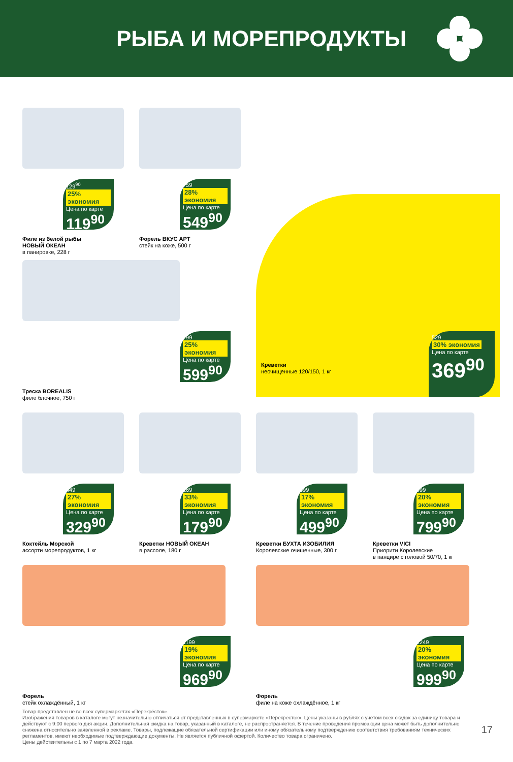РЫБА И МОРЕПРОДУКТЫ
129<sup>90</sup> 25% экономия
Цена по карте
119<sup>90</sup>
Филе из белой рыбы
НОВЫЙ ОКЕАН
в панировке, 228 г
759 28% экономия
Цена по карте
549<sup>90</sup>
Форель ВКУС АРТ
стейк на коже, 500 г
529 30% экономия
Цена по карте
369<sup>90</sup>
Креветки
неочищенные 120/150, 1 кг
799 25% экономия
Цена по карте
599<sup>90</sup>
Треска BOREALIS
филе блочное, 750 г
449 27% экономия
Цена по карте
329<sup>90</sup>
Коктейль Морской
ассорти морепродуктов, 1 кг
269 33% экономия
Цена по карте
179<sup>90</sup>
Креветки НОВЫЙ ОКЕАН
в рассоле, 180 г
599 17% экономия
Цена по карте
499<sup>90</sup>
Креветки БУХТА ИЗОБИЛИЯ
Королевские очищенные, 300 г
999 20% экономия
Цена по карте
799<sup>90</sup>
Креветки VICI
Приорити Королевские
в панцире с головой 50/70, 1 кг
1199 19% экономия
Цена по карте
969<sup>90</sup>
Форель
стейк охлаждённый, 1 кг
1249 20% экономия
Цена по карте
999<sup>90</sup>
Форель
филе на коже охлаждённое, 1 кг
Товар представлен не во всех супермаркетах «Перекрёсток».
Изображения товаров в каталоге могут незначительно отличаться от представленных в супермаркете «Перекрёсток». Цены указаны в рублях с учётом всех скидок за единицу товара и действуют с 9:00 первого дня акции. Дополнительная скидка на товар, указанный в каталоге, не распространяется. В течение проведения промоакции цена может быть дополнительно снижена относительно заявленной в рекламе. Товары, подлежащие обязательной сертификации или иному обязательному подтверждению соответствия требованиям технических регламентов, имеют необходимые подтверждающие документы. Не является публичной офертой. Количество товара ограничено.
Цены действительны с 1 по 7 марта 2022 года.
17